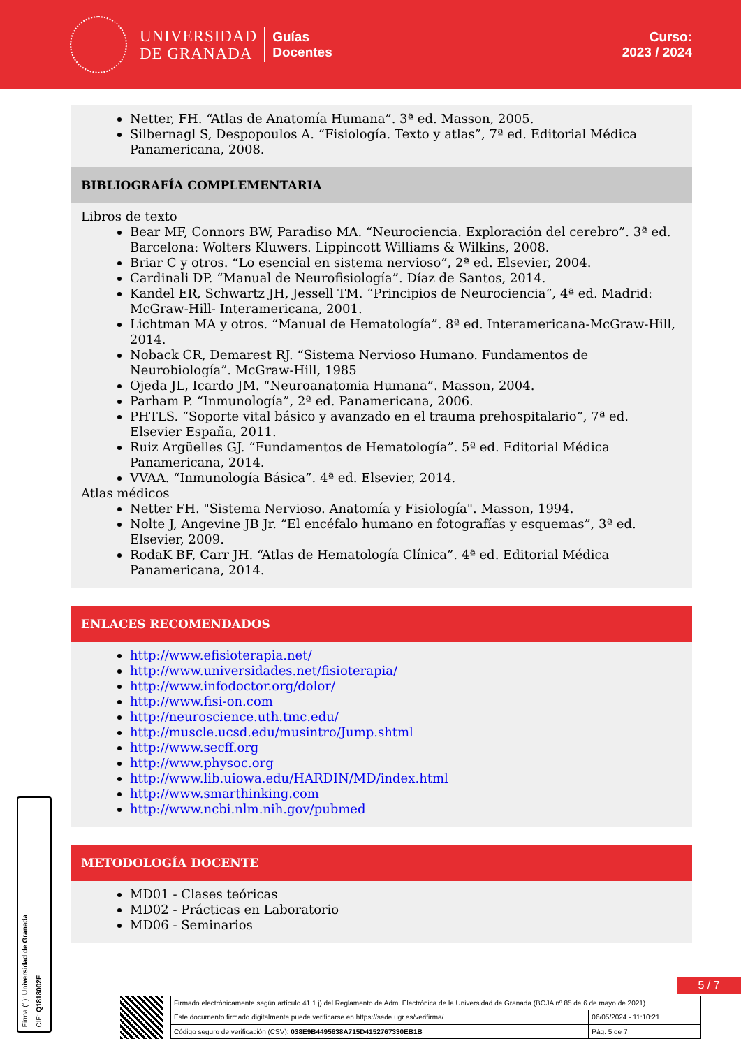UNIVERSIDAD
DE GRANADA
Guías
Docentes
Curso:
2023 / 2024
Netter, FH. “Atlas de Anatomía Humana”. 3ª ed. Masson, 2005.
Silbernagl S, Despopoulos A. “Fisiología. Texto y atlas”, 7ª ed. Editorial Médica Panamericana, 2008.
BIBLIOGRAFÍA COMPLEMENTARIA
Libros de texto
Bear MF, Connors BW, Paradiso MA. “Neurociencia. Exploración del cerebro”. 3ª ed. Barcelona: Wolters Kluwers. Lippincott Williams & Wilkins, 2008.
Briar C y otros. “Lo esencial en sistema nervioso”, 2ª ed. Elsevier, 2004.
Cardinali DP. “Manual de Neurofisiología”. Díaz de Santos, 2014.
Kandel ER, Schwartz JH, Jessell TM. “Principios de Neurociencia”, 4ª ed. Madrid: McGraw-Hill- Interamericana, 2001.
Lichtman MA y otros. “Manual de Hematología”. 8ª ed. Interamericana-McGraw-Hill, 2014.
Noback CR, Demarest RJ. “Sistema Nervioso Humano. Fundamentos de Neurobiología”. McGraw-Hill, 1985
Ojeda JL, Icardo JM. “Neuroanatomia Humana”. Masson, 2004.
Parham P. “Inmunología”, 2ª ed. Panamericana, 2006.
PHTLS. “Soporte vital básico y avanzado en el trauma prehospitalario”, 7ª ed. Elsevier España, 2011.
Ruiz Argüelles GJ. “Fundamentos de Hematología”. 5ª ed. Editorial Médica Panamericana, 2014.
VVAA. “Inmunología Básica”. 4ª ed. Elsevier, 2014.
Atlas médicos
Netter FH. "Sistema Nervioso. Anatomía y Fisiología". Masson, 1994.
Nolte J, Angevine JB Jr. “El encéfalo humano en fotografías y esquemas”, 3ª ed. Elsevier, 2009.
RodaK BF, Carr JH. “Atlas de Hematología Clínica”. 4ª ed. Editorial Médica Panamericana, 2014.
ENLACES RECOMENDADOS
http://www.efisioterapia.net/
http://www.universidades.net/fisioterapia/
http://www.infodoctor.org/dolor/
http://www.fisi-on.com
http://neuroscience.uth.tmc.edu/
http://muscle.ucsd.edu/musintro/Jump.shtml
http://www.secff.org
http://www.physoc.org
http://www.lib.uiowa.edu/HARDIN/MD/index.html
http://www.smarthinking.com
http://www.ncbi.nlm.nih.gov/pubmed
METODOLOGÍA DOCENTE
MD01 - Clases teóricas
MD02 - Prácticas en Laboratorio
MD06 - Seminarios
Firma (1): Universidad de Granada
CIF: Q1818002F
5 / 7
| Firmado electrónicamente según artículo 41.1.j) del Reglamento de Adm. Electrónica de la Universidad de Granada (BOJA nº 85 de 6 de mayo de 2021) | |
| Este documento firmado digitalmente puede verificarse en https://sede.ugr.es/verifirma/ | 06/05/2024 - 11:10:21 |
| Código seguro de verificación (CSV): 038E9B4495638A715D4152767330EB1B | Pág. 5 de 7 |